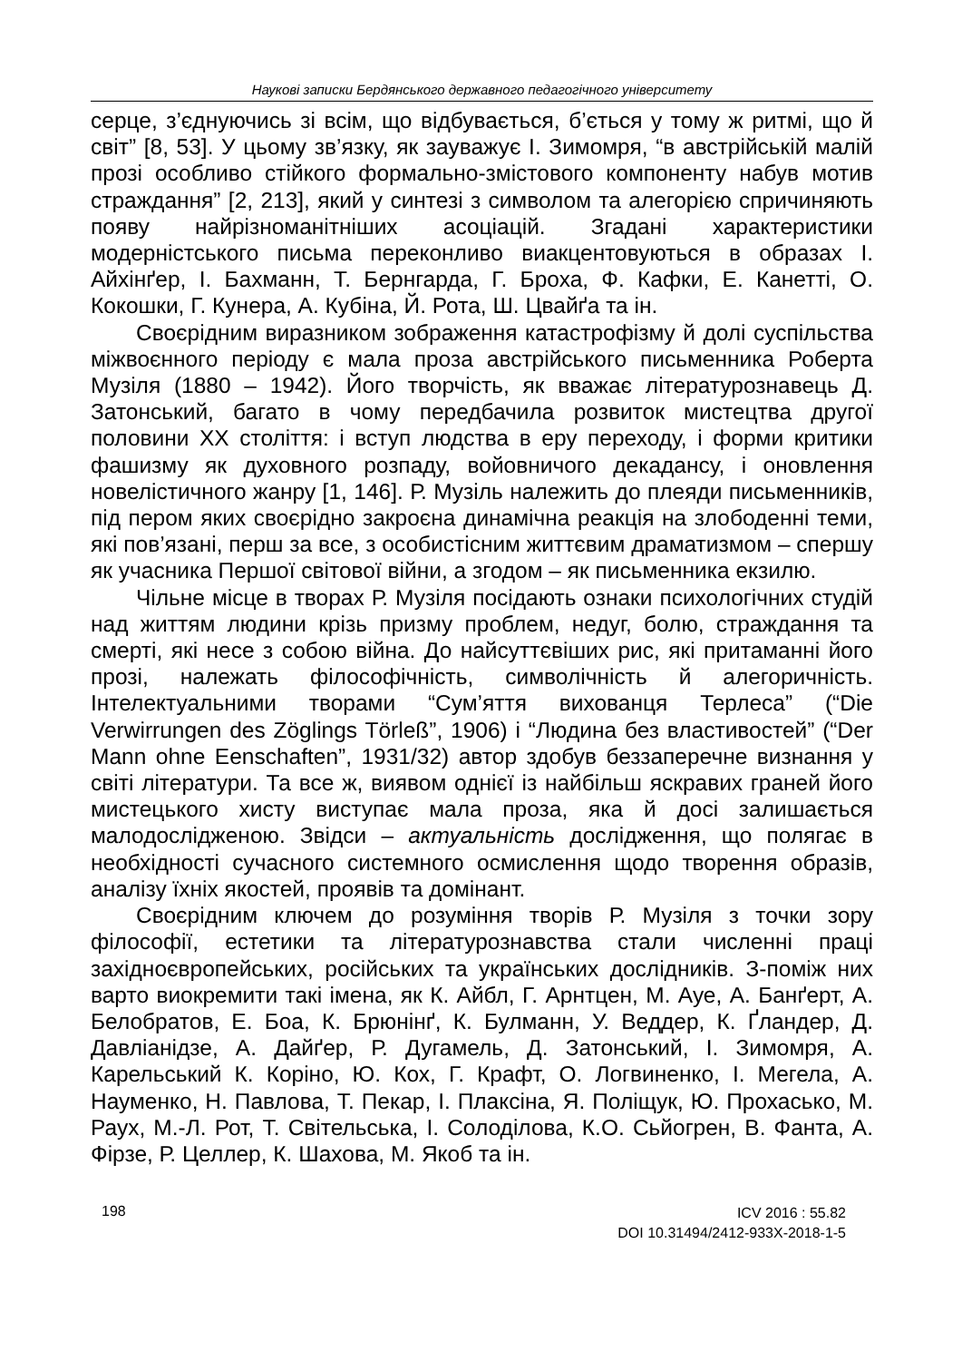Наукові записки Бердянського державного педагогічного університету
серце, з’єднуючись зі всім, що відбувається, б’ється у тому ж ритмі, що й світ” [8, 53]. У цьому зв’язку, як зауважує І. Зимомря, “в австрійській малій прозі особливо стійкого формально-змістового компоненту набув мотив страждання” [2, 213], який у синтезі з символом та алегорією спричиняють появу найрізноманітніших асоціацій. Згадані характеристики модерністського письма переконливо виакцентовуються в образах І. Айхінґер, І. Бахманн, Т. Бернгарда, Г. Броха, Ф. Кафки, Е. Канетті, О. Кокошки, Г. Кунера, А. Кубіна, Й. Рота, Ш. Цвайґа та ін.
Своєрідним виразником зображення катастрофізму й долі суспільства міжвоєнного періоду є мала проза австрійського письменника Роберта Музіля (1880 – 1942). Його творчість, як вважає літературознавець Д. Затонський, багато в чому передбачила розвиток мистецтва другої половини ХХ століття: і вступ людства в еру переходу, і форми критики фашизму як духовного розпаду, войовничого декадансу, і оновлення новелістичного жанру [1, 146]. Р. Музіль належить до плеяди письменників, під пером яких своєрідно закроєна динамічна реакція на злободенні теми, які пов’язані, перш за все, з особистісним життєвим драматизмом – спершу як учасника Першої світової війни, а згодом – як письменника екзилю.
Чільне місце в творах Р. Музіля посідають ознаки психологічних студій над життям людини крізь призму проблем, недуг, болю, страждання та смерті, які несе з собою війна. До найсуттєвіших рис, які притаманні його прозі, належать філософічність, символічність й алегоричність. Інтелектуальними творами “Сум’яття вихованця Терлеса” (“Die Verwirrungen des Zöglings Törleß”, 1906) і “Людина без властивостей” (“Der Mann ohne Eenschaften”, 1931/32) автор здобув беззаперечне визнання у світі літератури. Та все ж, виявом однієї із найбільш яскравих граней його мистецького хисту виступає мала проза, яка й досі залишається малодослідженою. Звідси – актуальність дослідження, що полягає в необхідності сучасного системного осмислення щодо творення образів, аналізу їхніх якостей, проявів та домінант.
Своєрідним ключем до розуміння творів Р. Музіля з точки зору філософії, естетики та літературознавства стали численні праці західноєвропейських, російських та українських дослідників. З-поміж них варто виокремити такі імена, як К. Айбл, Г. Арнтцен, М. Ауе, А. Банґерт, А. Белобратов, Е. Боа, К. Брюнінґ, К. Булманн, У. Веддер, К. Ґландер, Д. Давліанідзе, А. Дайґер, Р. Дугамель, Д. Затонський, І. Зимомря, А. Карельський К. Коріно, Ю. Кох, Г. Крафт, О. Логвиненко, І. Мегела, А. Науменко, Н. Павлова, Т. Пекар, І. Плаксіна, Я. Поліщук, Ю. Прохасько, М. Раух, М.-Л. Рот, Т. Світельська, І. Солоділова, К.О. Сьйогрен, В. Фанта, А. Фірзе, Р. Целлер, К. Шахова, М. Якоб та ін.
198
ICV 2016 : 55.82
DOI 10.31494/2412-933X-2018-1-5